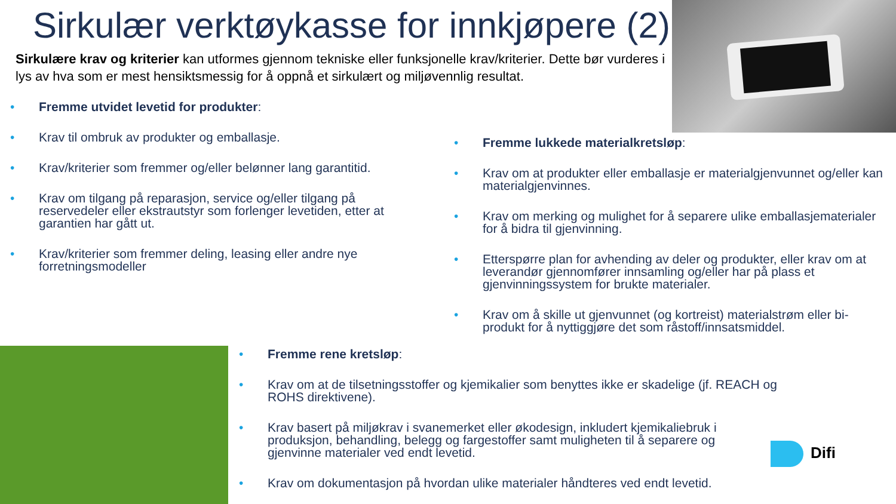Sirkulær verktøykasse for innkjøpere (2)
Sirkulære krav og kriterier kan utformes gjennom tekniske eller funksjonelle krav/kriterier. Dette bør vurderes i lys av hva som er mest hensiktsmessig for å oppnå et sirkulært og miljøvennlig resultat.
• Fremme utvidet levetid for produkter:
• Krav til ombruk av produkter og emballasje.
• Krav/kriterier som fremmer og/eller belønner lang garantitid.
• Krav om tilgang på reparasjon, service og/eller tilgang på reservedeler eller ekstrautstyr som forlenger levetiden, etter at garantien har gått ut.
• Krav/kriterier som fremmer deling, leasing eller andre nye forretningsmodeller
• Fremme lukkede materialkretsløp:
• Krav om at produkter eller emballasje er materialgjenvunnet og/eller kan materialgjenvinnes.
• Krav om merking og mulighet for å separere ulike emballasjematerialer for å bidra til gjenvinning.
• Etterspørre plan for avhending av deler og produkter, eller krav om at leverandør gjennomfører innsamling og/eller har på plass et gjenvinningssystem for brukte materialer.
• Krav om å skille ut gjenvunnet (og kortreist) materialstrøm eller bi-produkt for å nyttiggjøre det som råstoff/innsatsmiddel.
• Fremme rene kretsløp:
• Krav om at de tilsetningsstoffer og kjemikalier som benyttes ikke er skadelige (jf. REACH og ROHS direktivene).
• Krav basert på miljøkrav i svanemerket eller økodesign, inkludert kjemikaliebruk i produksjon, behandling, belegg og fargestoffer samt muligheten til å separere og gjenvinne materialer ved endt levetid.
• Krav om dokumentasjon på hvordan ulike materialer håndteres ved endt levetid.
Difi